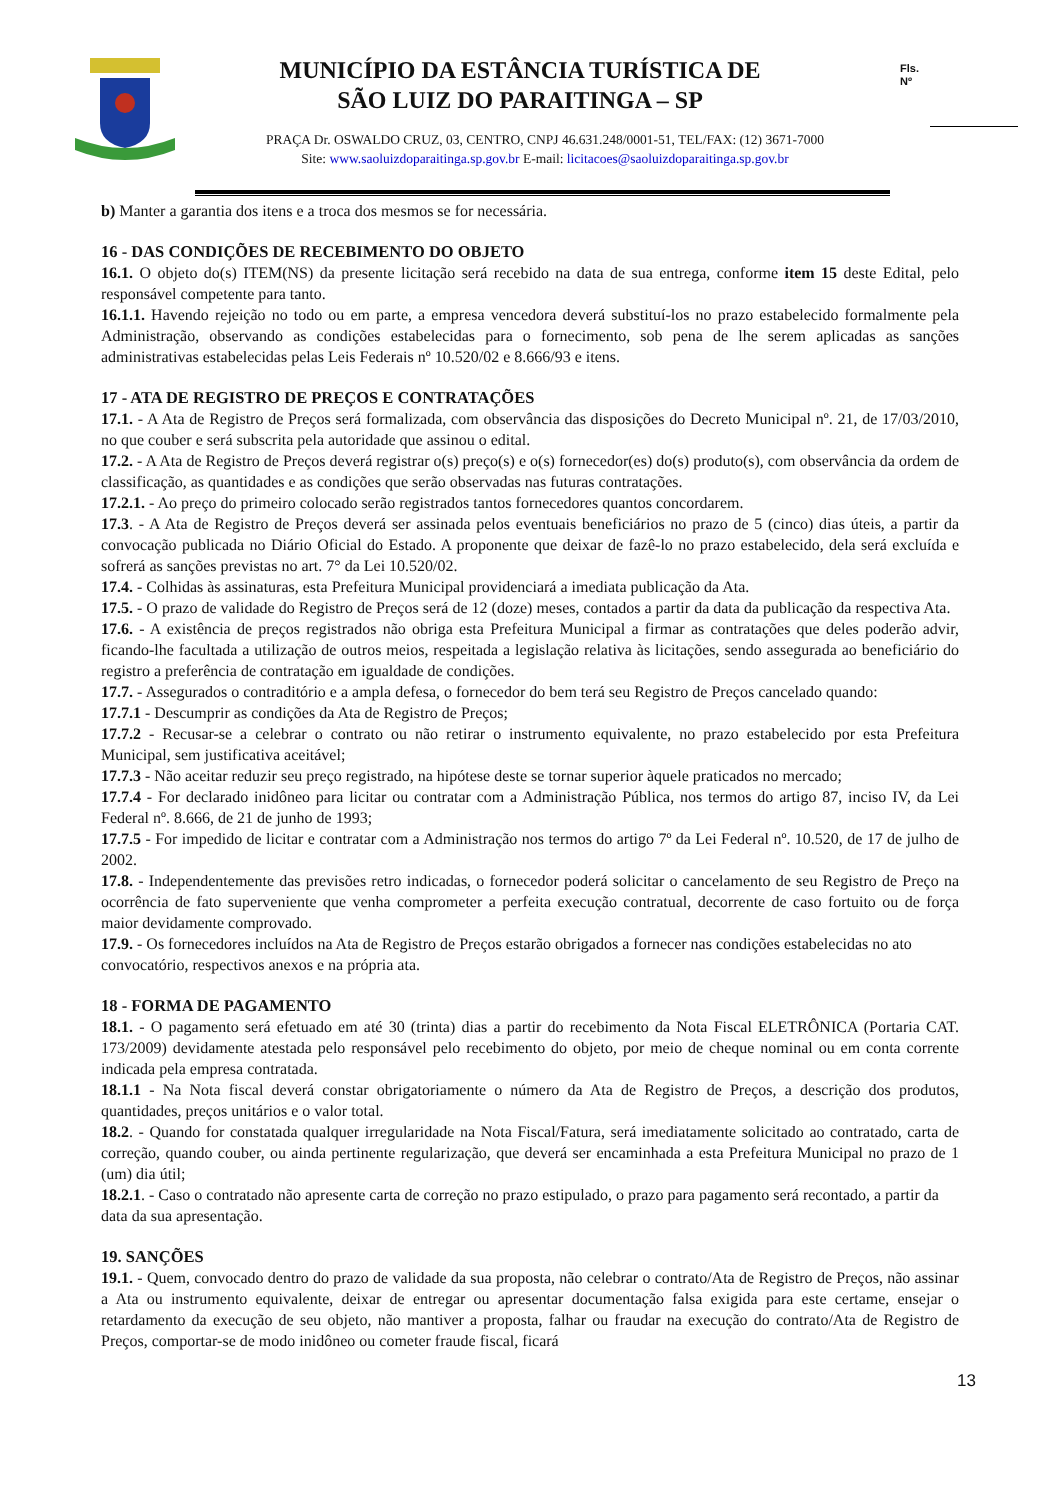MUNICÍPIO DA ESTÂNCIA TURÍSTICA DE
SÃO LUIZ DO PARAITINGA – SP
Fls.
Nº
PRAÇA Dr. OSWALDO CRUZ, 03, CENTRO, CNPJ 46.631.248/0001-51, TEL/FAX: (12) 3671-7000
Site: www.saoluizdoparaitinga.sp.gov.br E-mail: licitacoes@saoluizdoparaitinga.sp.gov.br
b) Manter a garantia dos itens e a troca dos mesmos se for necessária.
16 - DAS CONDIÇÕES DE RECEBIMENTO DO OBJETO
16.1. O objeto do(s) ITEM(NS) da presente licitação será recebido na data de sua entrega, conforme item 15 deste Edital, pelo responsável competente para tanto.
16.1.1. Havendo rejeição no todo ou em parte, a empresa vencedora deverá substituí-los no prazo estabelecido formalmente pela Administração, observando as condições estabelecidas para o fornecimento, sob pena de lhe serem aplicadas as sanções administrativas estabelecidas pelas Leis Federais nº 10.520/02 e 8.666/93 e itens.
17 - ATA DE REGISTRO DE PREÇOS E CONTRATAÇÕES
17.1. - A Ata de Registro de Preços será formalizada, com observância das disposições do Decreto Municipal nº. 21, de 17/03/2010, no que couber e será subscrita pela autoridade que assinou o edital.
17.2. - A Ata de Registro de Preços deverá registrar o(s) preço(s) e o(s) fornecedor(es) do(s) produto(s), com observância da ordem de classificação, as quantidades e as condições que serão observadas nas futuras contratações.
17.2.1. - Ao preço do primeiro colocado serão registrados tantos fornecedores quantos concordarem.
17.3. - A Ata de Registro de Preços deverá ser assinada pelos eventuais beneficiários no prazo de 5 (cinco) dias úteis, a partir da convocação publicada no Diário Oficial do Estado. A proponente que deixar de fazê-lo no prazo estabelecido, dela será excluída e sofrerá as sanções previstas no art. 7° da Lei 10.520/02.
17.4. - Colhidas às assinaturas, esta Prefeitura Municipal providenciará a imediata publicação da Ata.
17.5. - O prazo de validade do Registro de Preços será de 12 (doze) meses, contados a partir da data da publicação da respectiva Ata.
17.6. - A existência de preços registrados não obriga esta Prefeitura Municipal a firmar as contratações que deles poderão advir, ficando-lhe facultada a utilização de outros meios, respeitada a legislação relativa às licitações, sendo assegurada ao beneficiário do registro a preferência de contratação em igualdade de condições.
17.7. - Assegurados o contraditório e a ampla defesa, o fornecedor do bem terá seu Registro de Preços cancelado quando:
17.7.1 - Descumprir as condições da Ata de Registro de Preços;
17.7.2 - Recusar-se a celebrar o contrato ou não retirar o instrumento equivalente, no prazo estabelecido por esta Prefeitura Municipal, sem justificativa aceitável;
17.7.3 - Não aceitar reduzir seu preço registrado, na hipótese deste se tornar superior àquele praticados no mercado;
17.7.4 - For declarado inidôneo para licitar ou contratar com a Administração Pública, nos termos do artigo 87, inciso IV, da Lei Federal nº. 8.666, de 21 de junho de 1993;
17.7.5 - For impedido de licitar e contratar com a Administração nos termos do artigo 7º da Lei Federal nº. 10.520, de 17 de julho de 2002.
17.8. - Independentemente das previsões retro indicadas, o fornecedor poderá solicitar o cancelamento de seu Registro de Preço na ocorrência de fato superveniente que venha comprometer a perfeita execução contratual, decorrente de caso fortuito ou de força maior devidamente comprovado.
17.9. - Os fornecedores incluídos na Ata de Registro de Preços estarão obrigados a fornecer nas condições estabelecidas no ato convocatório, respectivos anexos e na própria ata.
18 - FORMA DE PAGAMENTO
18.1. - O pagamento será efetuado em até 30 (trinta) dias a partir do recebimento da Nota Fiscal ELETRÔNICA (Portaria CAT. 173/2009) devidamente atestada pelo responsável pelo recebimento do objeto, por meio de cheque nominal ou em conta corrente indicada pela empresa contratada.
18.1.1 - Na Nota fiscal deverá constar obrigatoriamente o número da Ata de Registro de Preços, a descrição dos produtos, quantidades, preços unitários e o valor total.
18.2. - Quando for constatada qualquer irregularidade na Nota Fiscal/Fatura, será imediatamente solicitado ao contratado, carta de correção, quando couber, ou ainda pertinente regularização, que deverá ser encaminhada a esta Prefeitura Municipal no prazo de 1 (um) dia útil;
18.2.1. - Caso o contratado não apresente carta de correção no prazo estipulado, o prazo para pagamento será recontado, a partir da data da sua apresentação.
19. SANÇÕES
19.1. - Quem, convocado dentro do prazo de validade da sua proposta, não celebrar o contrato/Ata de Registro de Preços, não assinar a Ata ou instrumento equivalente, deixar de entregar ou apresentar documentação falsa exigida para este certame, ensejar o retardamento da execução de seu objeto, não mantiver a proposta, falhar ou fraudar na execução do contrato/Ata de Registro de Preços, comportar-se de modo inidôneo ou cometer fraude fiscal, ficará
13